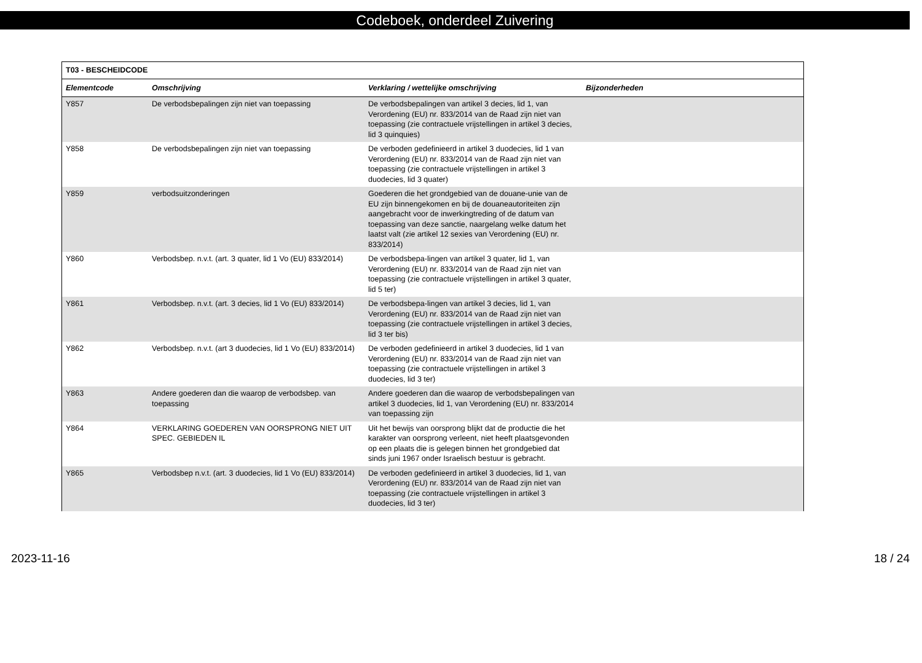Codeboek, onderdeel Zuivering
| T03 - BESCHEIDCODE | | | |
| --- | --- | --- | --- |
| Elementcode | Omschrijving | Verklaring / wettelijke omschrijving | Bijzonderheden |
| Y857 | De verbodsbepalingen zijn niet van toepassing | De verbodsbepalingen van artikel 3 decies, lid 1, van Verordening (EU) nr. 833/2014 van de Raad zijn niet van toepassing (zie contractuele vrijstellingen in artikel 3 decies, lid 3 quinquies) | |
| Y858 | De verbodsbepalingen zijn niet van toepassing | De verboden gedefinieerd in artikel 3 duodecies, lid 1 van Verordening (EU) nr. 833/2014 van de Raad zijn niet van toepassing (zie contractuele vrijstellingen in artikel 3 duodecies, lid 3 quater) | |
| Y859 | verbodsuitzonderingen | Goederen die het grondgebied van de douane-unie van de EU zijn binnengekomen en bij de douaneautoriteiten zijn aangebracht voor de inwerkingtreding of de datum van toepassing van deze sanctie, naargelang welke datum het laatst valt (zie artikel 12 sexies van Verordening (EU) nr. 833/2014) | |
| Y860 | Verbodsbep. n.v.t. (art. 3 quater, lid 1 Vo (EU) 833/2014) | De verbodsbepa-lingen van artikel 3 quater, lid 1, van Verordening (EU) nr. 833/2014 van de Raad zijn niet van toepassing (zie contractuele vrijstellingen in artikel 3 quater, lid 5 ter) | |
| Y861 | Verbodsbep. n.v.t. (art. 3 decies, lid 1 Vo (EU) 833/2014) | De verbodsbepa-lingen van artikel 3 decies, lid 1, van Verordening (EU) nr. 833/2014 van de Raad zijn niet van toepassing (zie contractuele vrijstellingen in artikel 3 decies, lid 3 ter bis) | |
| Y862 | Verbodsbep. n.v.t. (art 3 duodecies, lid 1 Vo (EU) 833/2014) | De verboden gedefinieerd in artikel 3 duodecies, lid 1 van Verordening (EU) nr. 833/2014 van de Raad zijn niet van toepassing (zie contractuele vrijstellingen in artikel 3 duodecies, lid 3 ter) | |
| Y863 | Andere goederen dan die waarop de verbodsbep. van toepassing | Andere goederen dan die waarop de verbodsbepalingen van artikel 3 duodecies, lid 1, van Verordening (EU) nr. 833/2014 van toepassing zijn | |
| Y864 | VERKLARING GOEDEREN VAN OORSPRONG NIET UIT SPEC. GEBIEDEN IL | Uit het bewijs van oorsprong blijkt dat de productie die het karakter van oorsprong verleent, niet heeft plaatsgevonden op een plaats die is gelegen binnen het grondgebied dat sinds juni 1967 onder Israelisch bestuur is gebracht. | |
| Y865 | Verbodsbep n.v.t. (art. 3 duodecies, lid 1 Vo (EU) 833/2014) | De verboden gedefinieerd in artikel 3 duodecies, lid 1, van Verordening (EU) nr. 833/2014 van de Raad zijn niet van toepassing (zie contractuele vrijstellingen in artikel 3 duodecies, lid 3 ter) | |
2023-11-16 18 / 24